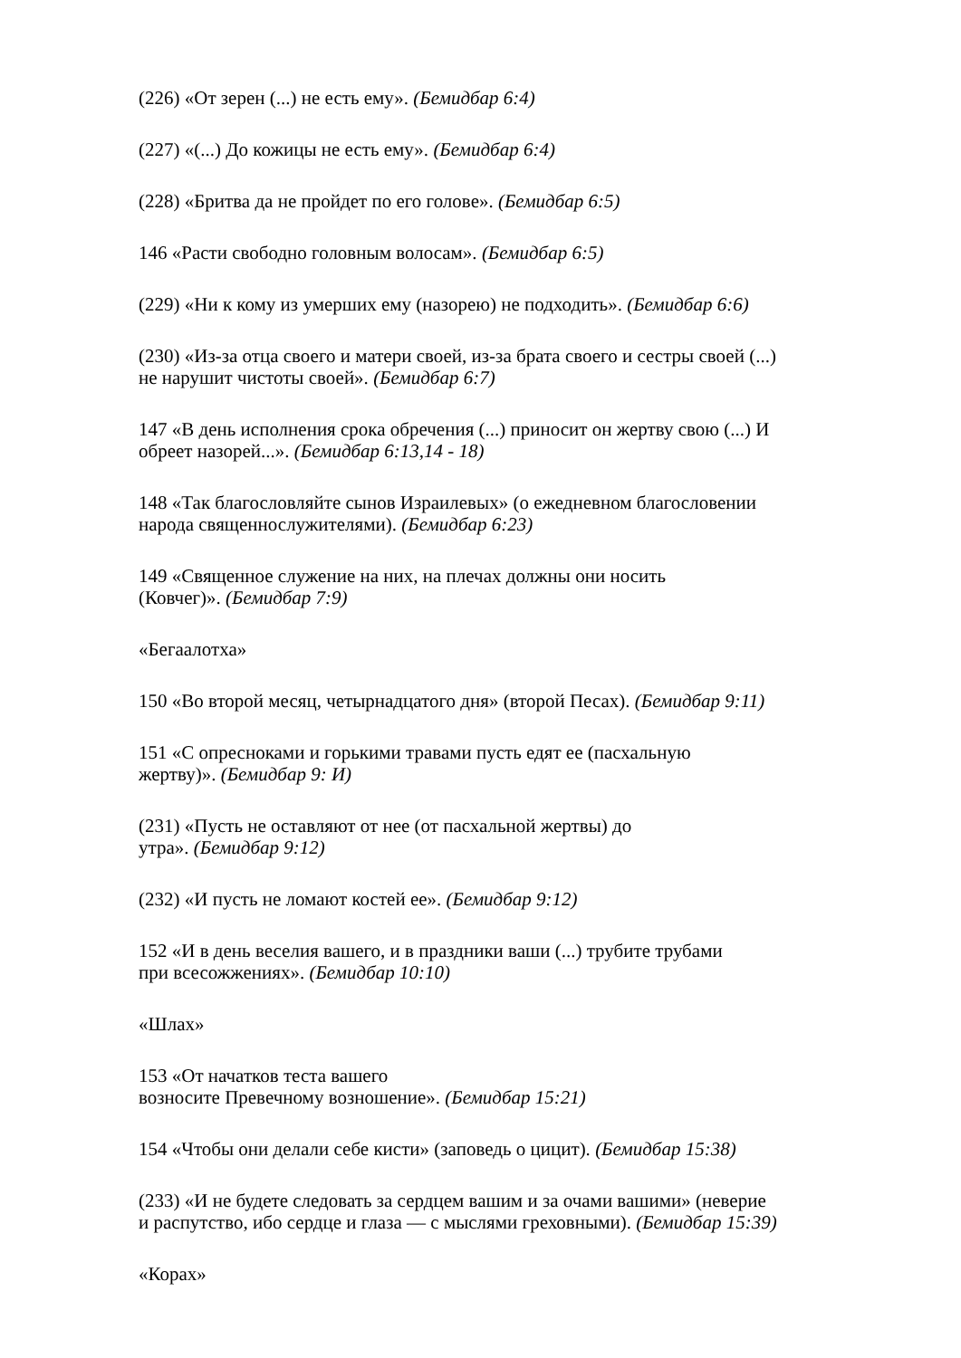(226) «От зерен (...) не есть ему». (Бемидбар 6:4)
(227) «(...) До кожицы не есть ему». (Бемидбар 6:4)
(228) «Бритва да не пройдет по его голове». (Бемидбар 6:5)
146 «Расти свободно головным волосам». (Бемидбар 6:5)
(229) «Ни к кому из умерших ему (назорею) не подходить». (Бемидбар 6:6)
(230) «Из-за отца своего и матери своей, из-за брата своего и сестры своей (...)
не нарушит чистоты своей». (Бемидбар 6:7)
147 «В день исполнения срока обречения (...) приносит он жертву свою (...) И
обреет назорей...». (Бемидбар 6:13,14 - 18)
148 «Так благословляйте сынов Израилевых» (о ежедневном благословении
народа священнослужителями). (Бемидбар 6:23)
149 «Священное служение на них, на плечах должны они носить
(Ковчег)». (Бемидбар 7:9)
«Бегаалотха»
150 «Во второй месяц, четырнадцатого дня» (второй Песах). (Бемидбар 9:11)
151 «С опресноками и горькими травами пусть едят ее (пасхальную
жертву)». (Бемидбар 9: И)
(231) «Пусть не оставляют от нее (от пасхальной жертвы) до
утра». (Бемидбар 9:12)
(232) «И пусть не ломают костей ее». (Бемидбар 9:12)
152 «И в день веселия вашего, и в праздники ваши (...) трубите трубами
при всесожжениях». (Бемидбар 10:10)
«Шлах»
153 «От начатков теста вашего
возносите Превечному возношение». (Бемидбар 15:21)
154 «Чтобы они делали себе кисти» (заповедь о цицит). (Бемидбар 15:38)
(233) «И не будете следовать за сердцем вашим и за очами вашими» (неверие
и распутство, ибо сердце и глаза — с мыслями греховными). (Бемидбар 15:39)
«Корах»